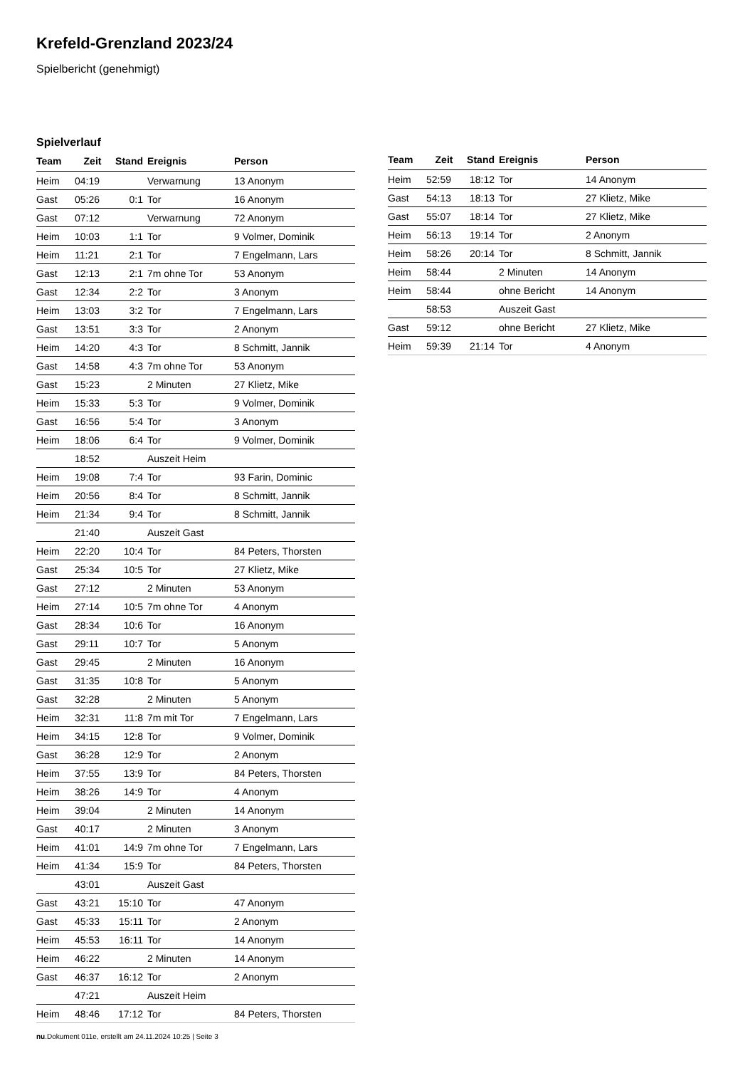Krefeld-Grenzland 2023/24
Spielbericht (genehmigt)
Spielverlauf
| Team | Zeit | Stand | Ereignis | Person |
| --- | --- | --- | --- | --- |
| Heim | 04:19 | | Verwarnung | 13 Anonym |
| Gast | 05:26 | 0:1 | Tor | 16 Anonym |
| Gast | 07:12 | | Verwarnung | 72 Anonym |
| Heim | 10:03 | 1:1 | Tor | 9 Volmer, Dominik |
| Heim | 11:21 | 2:1 | Tor | 7 Engelmann, Lars |
| Gast | 12:13 | 2:1 | 7m ohne Tor | 53 Anonym |
| Gast | 12:34 | 2:2 | Tor | 3 Anonym |
| Heim | 13:03 | 3:2 | Tor | 7 Engelmann, Lars |
| Gast | 13:51 | 3:3 | Tor | 2 Anonym |
| Heim | 14:20 | 4:3 | Tor | 8 Schmitt, Jannik |
| Gast | 14:58 | 4:3 | 7m ohne Tor | 53 Anonym |
| Gast | 15:23 | | 2 Minuten | 27 Klietz, Mike |
| Heim | 15:33 | 5:3 | Tor | 9 Volmer, Dominik |
| Gast | 16:56 | 5:4 | Tor | 3 Anonym |
| Heim | 18:06 | 6:4 | Tor | 9 Volmer, Dominik |
| | 18:52 | | Auszeit Heim | |
| Heim | 19:08 | 7:4 | Tor | 93 Farin, Dominic |
| Heim | 20:56 | 8:4 | Tor | 8 Schmitt, Jannik |
| Heim | 21:34 | 9:4 | Tor | 8 Schmitt, Jannik |
| | 21:40 | | Auszeit Gast | |
| Heim | 22:20 | 10:4 | Tor | 84 Peters, Thorsten |
| Gast | 25:34 | 10:5 | Tor | 27 Klietz, Mike |
| Gast | 27:12 | | 2 Minuten | 53 Anonym |
| Heim | 27:14 | 10:5 | 7m ohne Tor | 4 Anonym |
| Gast | 28:34 | 10:6 | Tor | 16 Anonym |
| Gast | 29:11 | 10:7 | Tor | 5 Anonym |
| Gast | 29:45 | | 2 Minuten | 16 Anonym |
| Gast | 31:35 | 10:8 | Tor | 5 Anonym |
| Gast | 32:28 | | 2 Minuten | 5 Anonym |
| Heim | 32:31 | 11:8 | 7m mit Tor | 7 Engelmann, Lars |
| Heim | 34:15 | 12:8 | Tor | 9 Volmer, Dominik |
| Gast | 36:28 | 12:9 | Tor | 2 Anonym |
| Heim | 37:55 | 13:9 | Tor | 84 Peters, Thorsten |
| Heim | 38:26 | 14:9 | Tor | 4 Anonym |
| Heim | 39:04 | | 2 Minuten | 14 Anonym |
| Gast | 40:17 | | 2 Minuten | 3 Anonym |
| Heim | 41:01 | 14:9 | 7m ohne Tor | 7 Engelmann, Lars |
| Heim | 41:34 | 15:9 | Tor | 84 Peters, Thorsten |
| | 43:01 | | Auszeit Gast | |
| Gast | 43:21 | 15:10 | Tor | 47 Anonym |
| Gast | 45:33 | 15:11 | Tor | 2 Anonym |
| Heim | 45:53 | 16:11 | Tor | 14 Anonym |
| Heim | 46:22 | | 2 Minuten | 14 Anonym |
| Gast | 46:37 | 16:12 | Tor | 2 Anonym |
| | 47:21 | | Auszeit Heim | |
| Heim | 48:46 | 17:12 | Tor | 84 Peters, Thorsten |
| Team | Zeit | Stand | Ereignis | Person |
| --- | --- | --- | --- | --- |
| Heim | 52:59 | 18:12 | Tor | 14 Anonym |
| Gast | 54:13 | 18:13 | Tor | 27 Klietz, Mike |
| Gast | 55:07 | 18:14 | Tor | 27 Klietz, Mike |
| Heim | 56:13 | 19:14 | Tor | 2 Anonym |
| Heim | 58:26 | 20:14 | Tor | 8 Schmitt, Jannik |
| Heim | 58:44 | | 2 Minuten | 14 Anonym |
| Heim | 58:44 | | ohne Bericht | 14 Anonym |
| | 58:53 | | Auszeit Gast | |
| Gast | 59:12 | | ohne Bericht | 27 Klietz, Mike |
| Heim | 59:39 | 21:14 | Tor | 4 Anonym |
nu.Dokument 011e, erstellt am 24.11.2024 10:25 | Seite 3